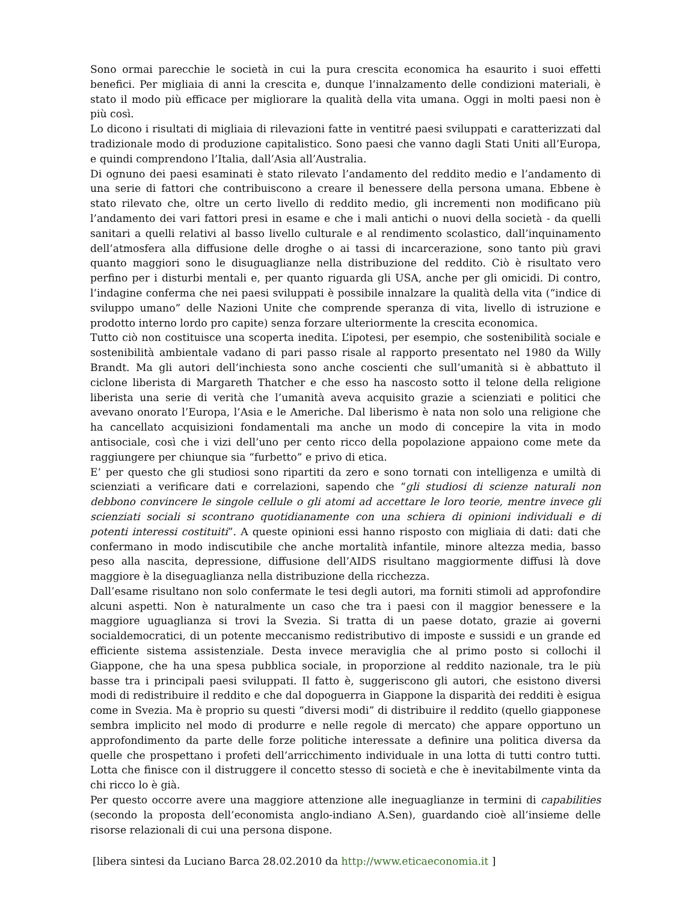Sono ormai parecchie le società in cui la pura crescita economica ha esaurito i suoi effetti benefici. Per migliaia di anni la crescita e, dunque l’innalzamento delle condizioni materiali, è stato il modo più efficace per migliorare la qualità della vita umana. Oggi in molti paesi non è più così.
Lo dicono i risultati di migliaia di rilevazioni fatte in ventitré paesi sviluppati e caratterizzati dal tradizionale modo di produzione capitalistico. Sono paesi che vanno dagli Stati Uniti all’Europa, e quindi comprendono l’Italia, dall’Asia all’Australia.
Di ognuno dei paesi esaminati è stato rilevato l’andamento del reddito medio e l’andamento di una serie di fattori che contribuiscono a creare il benessere della persona umana. Ebbene è stato rilevato che, oltre un certo livello di reddito medio, gli incrementi non modificano più l’andamento dei vari fattori presi in esame e che i mali antichi o nuovi della società - da quelli sanitari a quelli relativi al basso livello culturale e al rendimento scolastico, dall’inquinamento dell’atmosfera alla diffusione delle droghe o ai tassi di incarcerazione, sono tanto più gravi quanto maggiori sono le disuguaglianze nella distribuzione del reddito. Ciò è risultato vero perfino per i disturbi mentali e, per quanto riguarda gli USA, anche per gli omicidi. Di contro, l’indagine conferma che nei paesi sviluppati è possibile innalzare la qualità della vita (“indice di sviluppo umano” delle Nazioni Unite che comprende speranza di vita, livello di istruzione e prodotto interno lordo pro capite) senza forzare ulteriormente la crescita economica.
Tutto ciò non costituisce una scoperta inedita. L’ipotesi, per esempio, che sostenibilità sociale e sostenibilità ambientale vadano di pari passo risale al rapporto presentato nel 1980 da Willy Brandt. Ma gli autori dell’inchiesta sono anche coscienti che sull’umanità si è abbattuto il ciclone liberista di Margareth Thatcher e che esso ha nascosto sotto il telone della religione liberista una serie di verità che l’umanità aveva acquisito grazie a scienziati e politici che avevano onorato l’Europa, l’Asia e le Americhe. Dal liberismo è nata non solo una religione che ha cancellato acquisizioni fondamentali ma anche un modo di concepire la vita in modo antisociale, così che i vizi dell’uno per cento ricco della popolazione appaiono come mete da raggiungere per chiunque sia “furbetto” e privo di etica.
E’ per questo che gli studiosi sono ripartiti da zero e sono tornati con intelligenza e umiltà di scienziati a verificare dati e correlazioni, sapendo che “gli studiosi di scienze naturali non debbono convincere le singole cellule o gli atomi ad accettare le loro teorie, mentre invece gli scienziati sociali si scontrano quotidianamente con una schiera di opinioni individuali e di potenti interessi costituiti”. A queste opinioni essi hanno risposto con migliaia di dati: dati che confermano in modo indiscutibile che anche mortalità infantile, minore altezza media, basso peso alla nascita, depressione, diffusione dell’AIDS risultano maggiormente diffusi là dove maggiore è la diseguaglianza nella distribuzione della ricchezza.
Dall’esame risultano non solo confermate le tesi degli autori, ma forniti stimoli ad approfondire alcuni aspetti. Non è naturalmente un caso che tra i paesi con il maggior benessere e la maggiore uguaglianza si trovi la Svezia. Si tratta di un paese dotato, grazie ai governi socialdemocratici, di un potente meccanismo redistributivo di imposte e sussidi e un grande ed efficiente sistema assistenziale. Desta invece meraviglia che al primo posto si collochi il Giappone, che ha una spesa pubblica sociale, in proporzione al reddito nazionale, tra le più basse tra i principali paesi sviluppati. Il fatto è, suggeriscono gli autori, che esistono diversi modi di redistribuire il reddito e che dal dopoguerra in Giappone la disparità dei redditi è esigua come in Svezia. Ma è proprio su questi “diversi modi” di distribuire il reddito (quello giapponese sembra implicito nel modo di produrre e nelle regole di mercato) che appare opportuno un approfondimento da parte delle forze politiche interessate a definire una politica diversa da quelle che prospettano i profeti dell’arricchimento individuale in una lotta di tutti contro tutti. Lotta che finisce con il distruggere il concetto stesso di società e che è inevitabilmente vinta da chi ricco lo è già.
Per questo occorre avere una maggiore attenzione alle ineguaglianze in termini di capabilities (secondo la proposta dell’economista anglo-indiano A.Sen), guardando cioè all’insieme delle risorse relazionali di cui una persona dispone.
[libera sintesi da Luciano Barca 28.02.2010 da http://www.eticaeconomia.it ]